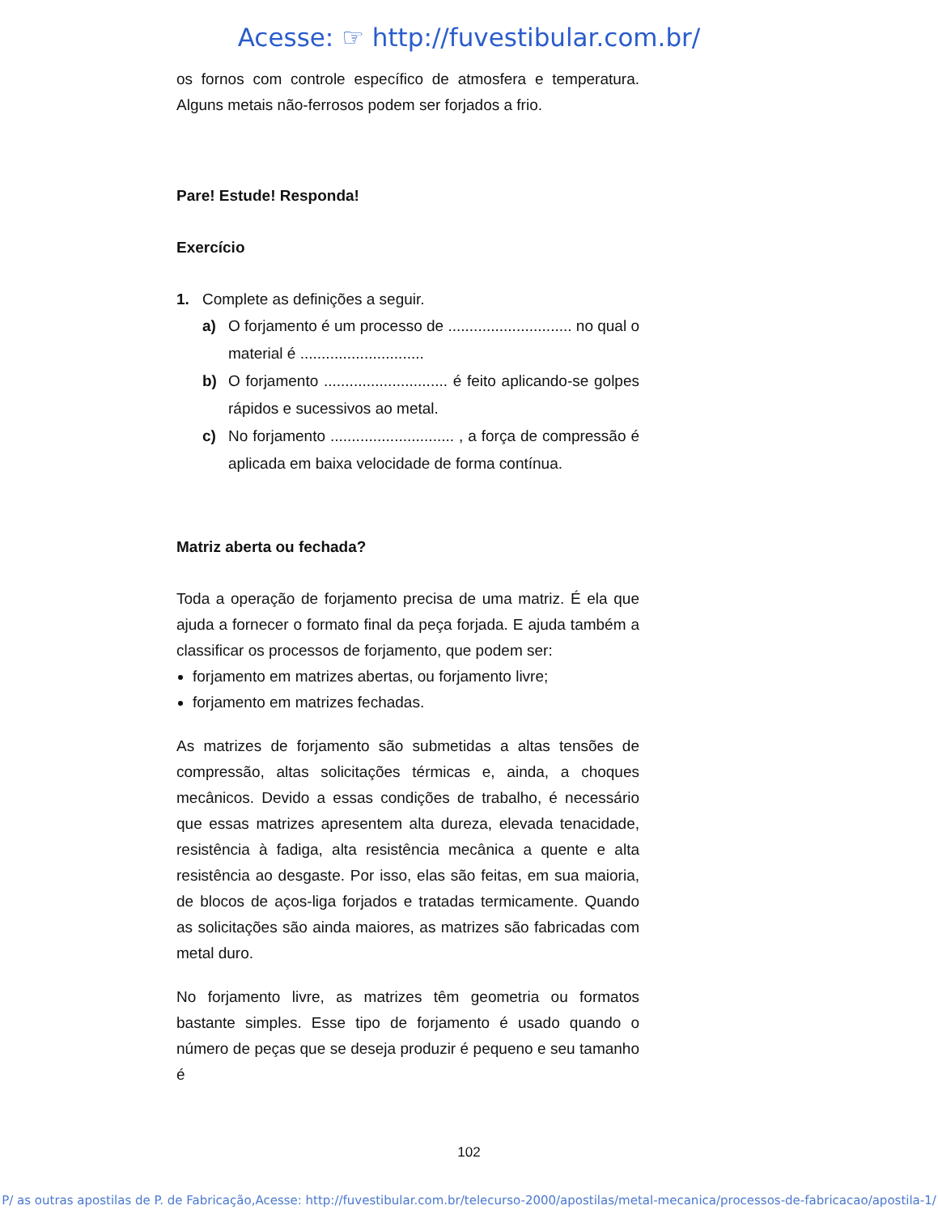Acesse: ☞ http://fuvestibular.com.br/
os fornos com controle específico de atmosfera e temperatura. Alguns metais não-ferrosos podem ser forjados a frio.
Pare! Estude! Responda!
Exercício
1. Complete as definições a seguir.
a) O forjamento é um processo de ............................. no qual o material é .............................
b) O forjamento ............................. é feito aplicando-se golpes rápidos e sucessivos ao metal.
c) No forjamento ............................. , a força de compressão é aplicada em baixa velocidade de forma contínua.
Matriz aberta ou fechada?
Toda a operação de forjamento precisa de uma matriz. É ela que ajuda a fornecer o formato final da peça forjada. E ajuda também a classificar os processos de forjamento, que podem ser:
forjamento em matrizes abertas, ou forjamento livre;
forjamento em matrizes fechadas.
As matrizes de forjamento são submetidas a altas tensões de compressão, altas solicitações térmicas e, ainda, a choques mecânicos. Devido a essas condições de trabalho, é necessário que essas matrizes apresentem alta dureza, elevada tenacidade, resistência à fadiga, alta resistência mecânica a quente e alta resistência ao desgaste. Por isso, elas são feitas, em sua maioria, de blocos de aços-liga forjados e tratadas termicamente. Quando as solicitações são ainda maiores, as matrizes são fabricadas com metal duro.
No forjamento livre, as matrizes têm geometria ou formatos bastante simples. Esse tipo de forjamento é usado quando o número de peças que se deseja produzir é pequeno e seu tamanho é
102
P/ as outras apostilas de P. de Fabricação,Acesse: http://fuvestibular.com.br/telecurso-2000/apostilas/metal-mecanica/processos-de-fabricacao/apostila-1/